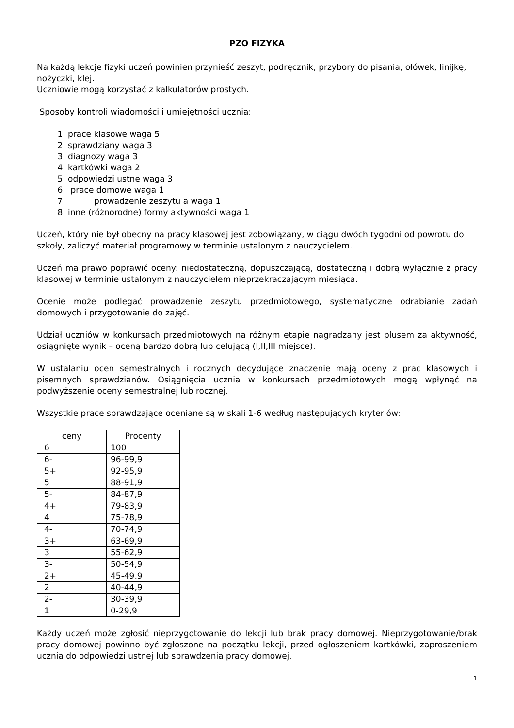PZO FIZYKA
Na każdą lekcje fizyki uczeń powinien przynieść zeszyt, podręcznik, przybory do pisania, ołówek, linijkę, nożyczki, klej.
Uczniowie mogą korzystać z kalkulatorów prostych.
Sposoby kontroli wiadomości i umiejętności ucznia:
1. prace klasowe waga 5
2. sprawdziany waga 3
3. diagnozy waga 3
4. kartkówki waga 2
5. odpowiedzi ustne waga 3
6. prace domowe waga 1
7. prowadzenie zeszytu a waga 1
8. inne (różnorodne) formy aktywności waga 1
Uczeń, który nie był obecny na pracy klasowej jest zobowiązany, w ciągu dwóch tygodni od powrotu do szkoły, zaliczyć materiał programowy w terminie ustalonym z nauczycielem.
Uczeń ma prawo poprawić oceny: niedostateczną, dopuszczającą, dostateczną i dobrą wyłącznie z pracy klasowej w terminie ustalonym z nauczycielem nieprzekraczającym miesiąca.
Ocenie może podlegać prowadzenie zeszytu przedmiotowego, systematyczne odrabianie zadań domowych i przygotowanie do zajęć.
Udział uczniów w konkursach przedmiotowych na różnym etapie nagradzany jest plusem za aktywność, osiągnięte wynik – oceną bardzo dobrą lub celującą (I,II,III miejsce).
W ustalaniu ocen semestralnych i rocznych decydujące znaczenie mają oceny z prac klasowych i pisemnych sprawdzianów. Osiągnięcia ucznia w konkursach przedmiotowych mogą wpłynąć na podwyższenie oceny semestralnej lub rocznej.
Wszystkie prace sprawdzające oceniane są w skali 1-6 według następujących kryteriów:
| ceny | Procenty |
| --- | --- |
| 6 | 100 |
| 6- | 96-99,9 |
| 5+ | 92-95,9 |
| 5 | 88-91,9 |
| 5- | 84-87,9 |
| 4+ | 79-83,9 |
| 4 | 75-78,9 |
| 4- | 70-74,9 |
| 3+ | 63-69,9 |
| 3 | 55-62,9 |
| 3- | 50-54,9 |
| 2+ | 45-49,9 |
| 2 | 40-44,9 |
| 2- | 30-39,9 |
| 1 | 0-29,9 |
Każdy uczeń może zgłosić nieprzygotowanie do lekcji lub brak pracy domowej. Nieprzygotowanie/brak pracy domowej powinno być zgłoszone na początku lekcji, przed ogłoszeniem kartkówki, zaproszeniem ucznia do odpowiedzi ustnej lub sprawdzenia pracy domowej.
1